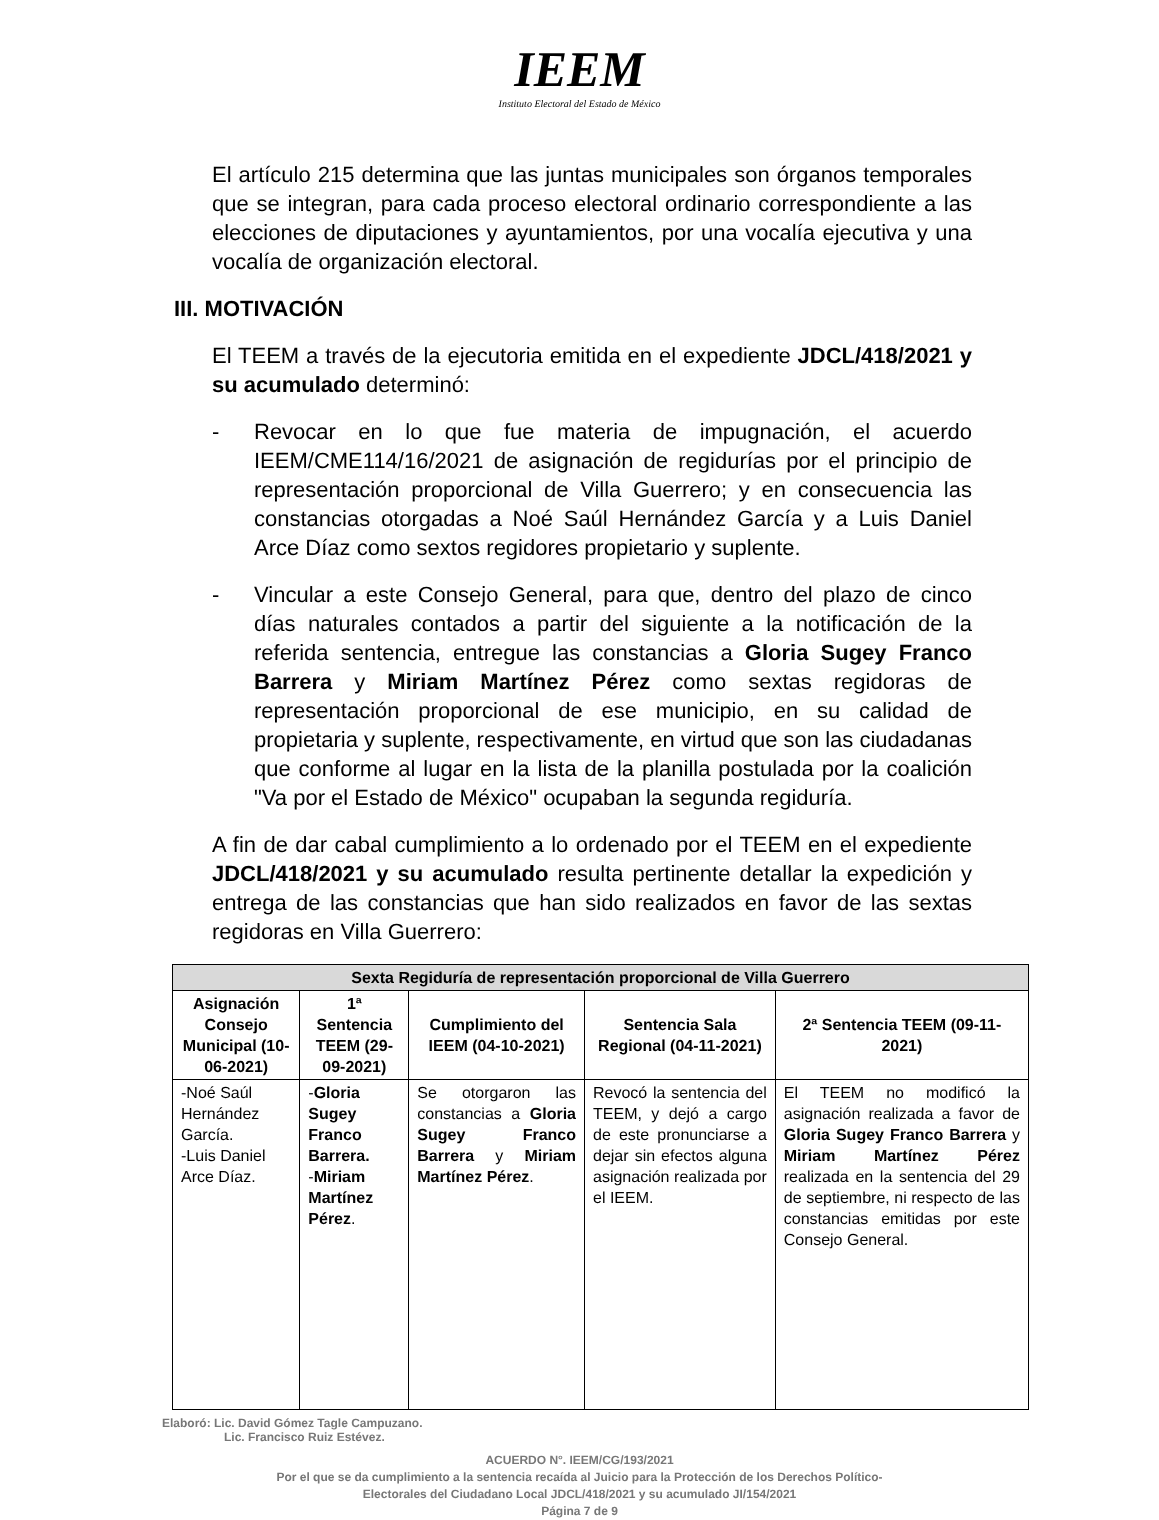IEEM
Instituto Electoral del Estado de México
El artículo 215 determina que las juntas municipales son órganos temporales que se integran, para cada proceso electoral ordinario correspondiente a las elecciones de diputaciones y ayuntamientos, por una vocalía ejecutiva y una vocalía de organización electoral.
III. MOTIVACIÓN
El TEEM a través de la ejecutoria emitida en el expediente JDCL/418/2021 y su acumulado determinó:
- Revocar en lo que fue materia de impugnación, el acuerdo IEEM/CME114/16/2021 de asignación de regidurías por el principio de representación proporcional de Villa Guerrero; y en consecuencia las constancias otorgadas a Noé Saúl Hernández García y a Luis Daniel Arce Díaz como sextos regidores propietario y suplente.
- Vincular a este Consejo General, para que, dentro del plazo de cinco días naturales contados a partir del siguiente a la notificación de la referida sentencia, entregue las constancias a Gloria Sugey Franco Barrera y Miriam Martínez Pérez como sextas regidoras de representación proporcional de ese municipio, en su calidad de propietaria y suplente, respectivamente, en virtud que son las ciudadanas que conforme al lugar en la lista de la planilla postulada por la coalición "Va por el Estado de México" ocupaban la segunda regiduría.
A fin de dar cabal cumplimiento a lo ordenado por el TEEM en el expediente JDCL/418/2021 y su acumulado resulta pertinente detallar la expedición y entrega de las constancias que han sido realizados en favor de las sextas regidoras en Villa Guerrero:
| Sexta Regiduría de representación proporcional de Villa Guerrero | | | | |
| --- | --- | --- | --- | --- |
| Asignación Consejo Municipal (10-06-2021) | 1ª Sentencia TEEM (29-09-2021) | Cumplimiento del IEEM (04-10-2021) | Sentencia Sala Regional (04-11-2021) | 2ª Sentencia TEEM (09-11-2021) |
| -Noé Saúl Hernández García. -Luis Daniel Arce Díaz. | - Gloria Sugey Franco Barrera. - Miriam Martínez Pérez . | Se otorgaron las constancias a Gloria Sugey Franco Barrera y Miriam Martínez Pérez . | Revocó la sentencia del TEEM, y dejó a cargo de este pronunciarse a dejar sin efectos alguna asignación realizada por el IEEM. | El TEEM no modificó la asignación realizada a favor de Gloria Sugey Franco Barrera y Miriam Martínez Pérez realizada en la sentencia del 29 de septiembre, ni respecto de las constancias emitidas por este Consejo General. |
Elaboró: Lic. David Gómez Tagle Campuzano.
Lic. Francisco Ruiz Estévez.
ACUERDO N°. IEEM/CG/193/2021
Por el que se da cumplimiento a la sentencia recaída al Juicio para la Protección de los Derechos Político-
Electorales del Ciudadano Local JDCL/418/2021 y su acumulado JI/154/2021
Página 7 de 9